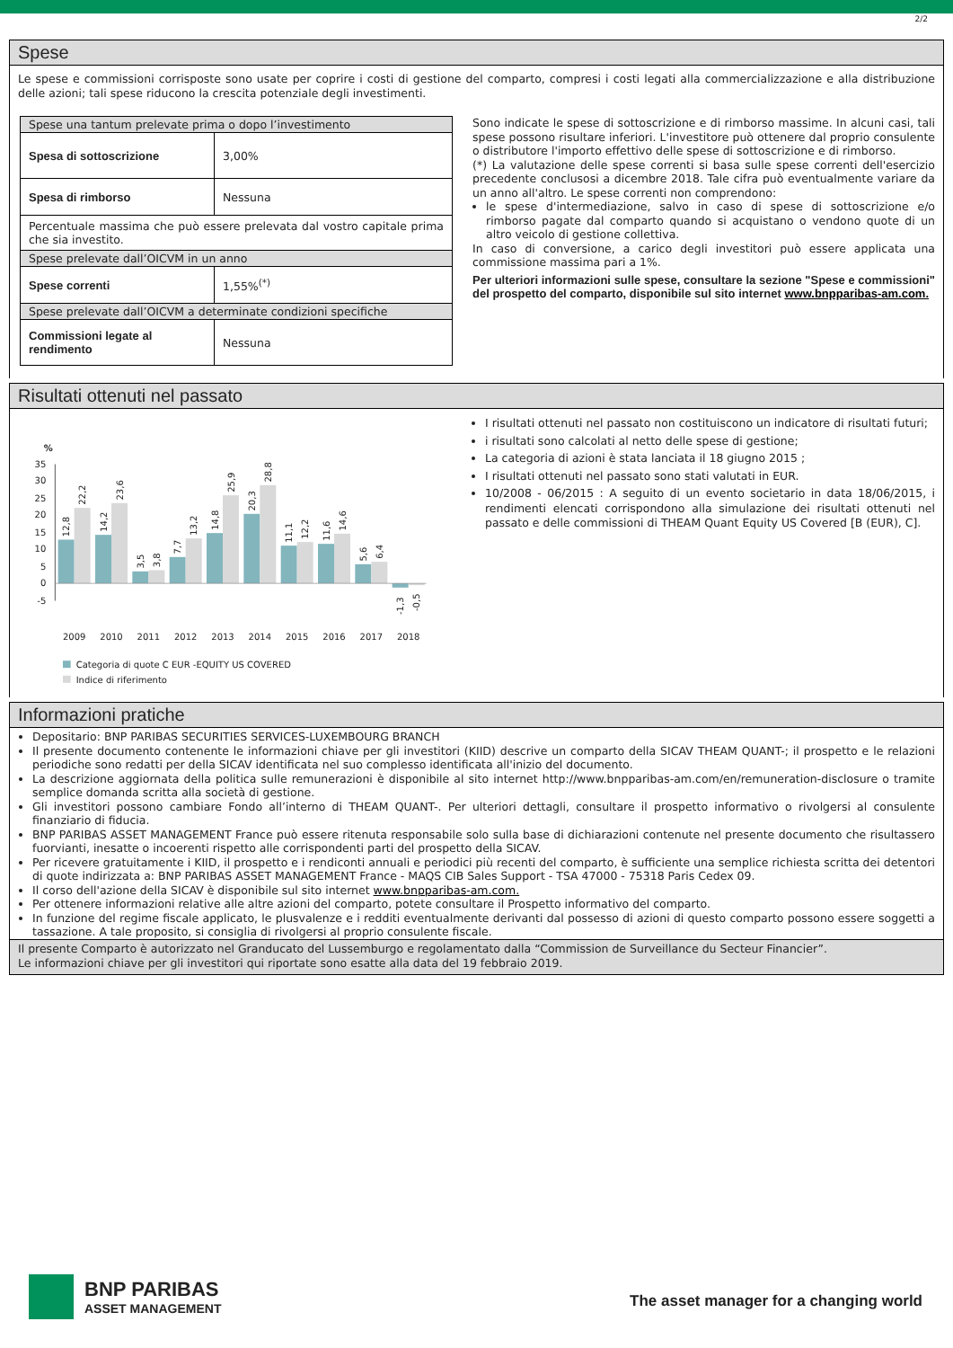2/2
Spese
Le spese e commissioni corrisposte sono usate per coprire i costi di gestione del comparto, compresi i costi legati alla commercializzazione e alla distribuzione delle azioni; tali spese riducono la crescita potenziale degli investimenti.
| Spese una tantum prelevate prima o dopo l’investimento | |
| Spesa di sottoscrizione | 3,00% |
| Spesa di rimborso | Nessuna |
| Percentuale massima che può essere prelevata dal vostro capitale prima che sia investito. | |
| Spese prelevate dall’OICVM in un anno | |
| Spese correnti | 1,55%<sup>(*)</sup> |
| Spese prelevate dall’OICVM a determinate condizioni specifiche | |
| Commissioni legate al rendimento | Nessuna |
Sono indicate le spese di sottoscrizione e di rimborso massime. In alcuni casi, tali spese possono risultare inferiori. L'investitore può ottenere dal proprio consulente o distributore l'importo effettivo delle spese di sottoscrizione e di rimborso.
(*) La valutazione delle spese correnti si basa sulle spese correnti dell'esercizio precedente conclusosi a dicembre 2018. Tale cifra può eventualmente variare da un anno all'altro. Le spese correnti non comprendono:
le spese d'intermediazione, salvo in caso di spese di sottoscrizione e/o rimborso pagate dal comparto quando si acquistano o vendono quote di un altro veicolo di gestione collettiva.
In caso di conversione, a carico degli investitori può essere applicata una commissione massima pari a 1%.
Per ulteriori informazioni sulle spese, consultare la sezione "Spese e commissioni" del prospetto del comparto, disponibile sul sito internet www.bnpparibas-am.com.
Risultati ottenuti nel passato
%
35
30
25
20
15
10
5
0
-5
12,8
22,2
14,2
23,6
3,5
3,8
7,7
13,2
14,8
25,9
20,3
28,8
11,1
12,2
11,6
14,6
5,6
6,4
-1,3
-0,5
2009
2010
2011
2012
2013
2014
2015
2016
2017
2018
Categoria di quote C EUR -EQUITY US COVERED
Indice di riferimento
I risultati ottenuti nel passato non costituiscono un indicatore di risultati futuri;
i risultati sono calcolati al netto delle spese di gestione;
La categoria di azioni è stata lanciata il 18 giugno 2015 ;
I risultati ottenuti nel passato sono stati valutati in EUR.
10/2008 - 06/2015 : A seguito di un evento societario in data 18/06/2015, i rendimenti elencati corrispondono alla simulazione dei risultati ottenuti nel passato e delle commissioni di THEAM Quant Equity US Covered [B (EUR), C].
Informazioni pratiche
Depositario: BNP PARIBAS SECURITIES SERVICES-LUXEMBOURG BRANCH
Il presente documento contenente le informazioni chiave per gli investitori (KIID) descrive un comparto della SICAV THEAM QUANT-; il prospetto e le relazioni periodiche sono redatti per della SICAV identificata nel suo complesso identificata all'inizio del documento.
La descrizione aggiornata della politica sulle remunerazioni è disponibile al sito internet http://www.bnpparibas-am.com/en/remuneration-disclosure o tramite semplice domanda scritta alla società di gestione.
Gli investitori possono cambiare Fondo all’interno di THEAM QUANT-. Per ulteriori dettagli, consultare il prospetto informativo o rivolgersi al consulente finanziario di fiducia.
BNP PARIBAS ASSET MANAGEMENT France può essere ritenuta responsabile solo sulla base di dichiarazioni contenute nel presente documento che risultassero fuorvianti, inesatte o incoerenti rispetto alle corrispondenti parti del prospetto della SICAV.
Per ricevere gratuitamente i KIID, il prospetto e i rendiconti annuali e periodici più recenti del comparto, è sufficiente una semplice richiesta scritta dei detentori di quote indirizzata a: BNP PARIBAS ASSET MANAGEMENT France - MAQS CIB Sales Support - TSA 47000 - 75318 Paris Cedex 09.
Il corso dell'azione della SICAV è disponibile sul sito internet www.bnpparibas-am.com.
Per ottenere informazioni relative alle altre azioni del comparto, potete consultare il Prospetto informativo del comparto.
In funzione del regime fiscale applicato, le plusvalenze e i redditi eventualmente derivanti dal possesso di azioni di questo comparto possono essere soggetti a tassazione. A tale proposito, si consiglia di rivolgersi al proprio consulente fiscale.
Il presente Comparto è autorizzato nel Granducato del Lussemburgo e regolamentato dalla “Commission de Surveillance du Secteur Financier”.
Le informazioni chiave per gli investitori qui riportate sono esatte alla data del 19 febbraio 2019.
BNP PARIBAS
ASSET MANAGEMENT
The asset manager for a changing world